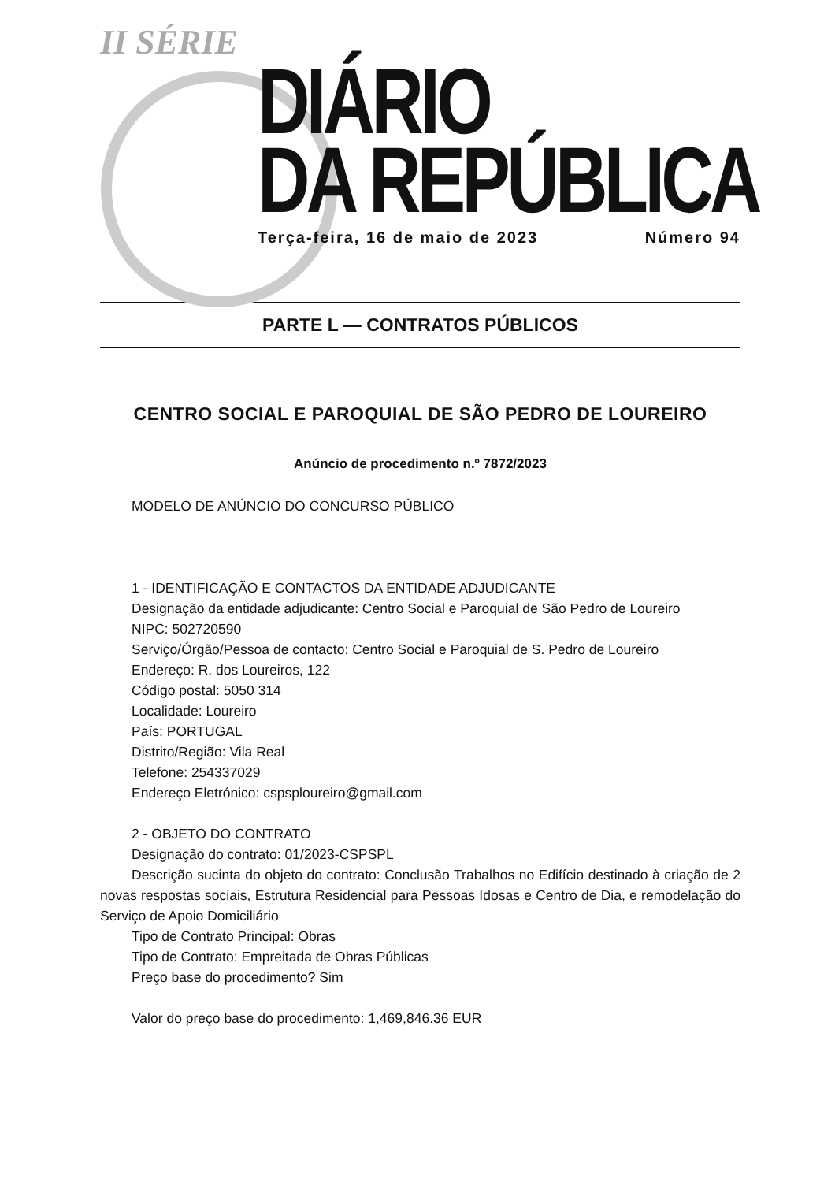II SÉRIE
DIÁRIO
DA REPÚBLICA
Terça-feira, 16 de maio de 2023 Número 94
PARTE L — CONTRATOS PÚBLICOS
CENTRO SOCIAL E PAROQUIAL DE SÃO PEDRO DE LOUREIRO
Anúncio de procedimento n.º 7872/2023
MODELO DE ANÚNCIO DO CONCURSO PÚBLICO
1 - IDENTIFICAÇÃO E CONTACTOS DA ENTIDADE ADJUDICANTE
Designação da entidade adjudicante: Centro Social e Paroquial de São Pedro de Loureiro
NIPC: 502720590
Serviço/Órgão/Pessoa de contacto: Centro Social e Paroquial de S. Pedro de Loureiro
Endereço: R. dos Loureiros, 122
Código postal: 5050 314
Localidade: Loureiro
País: PORTUGAL
Distrito/Região: Vila Real
Telefone: 254337029
Endereço Eletrónico: cspsploureiro@gmail.com
2 - OBJETO DO CONTRATO
Designação do contrato: 01/2023-CSPSPL
Descrição sucinta do objeto do contrato: Conclusão Trabalhos no Edifício destinado à criação de 2 novas respostas sociais, Estrutura Residencial para Pessoas Idosas e Centro de Dia, e remodelação do Serviço de Apoio Domiciliário
Tipo de Contrato Principal: Obras
Tipo de Contrato: Empreitada de Obras Públicas
Preço base do procedimento? Sim
Valor do preço base do procedimento: 1,469,846.36 EUR